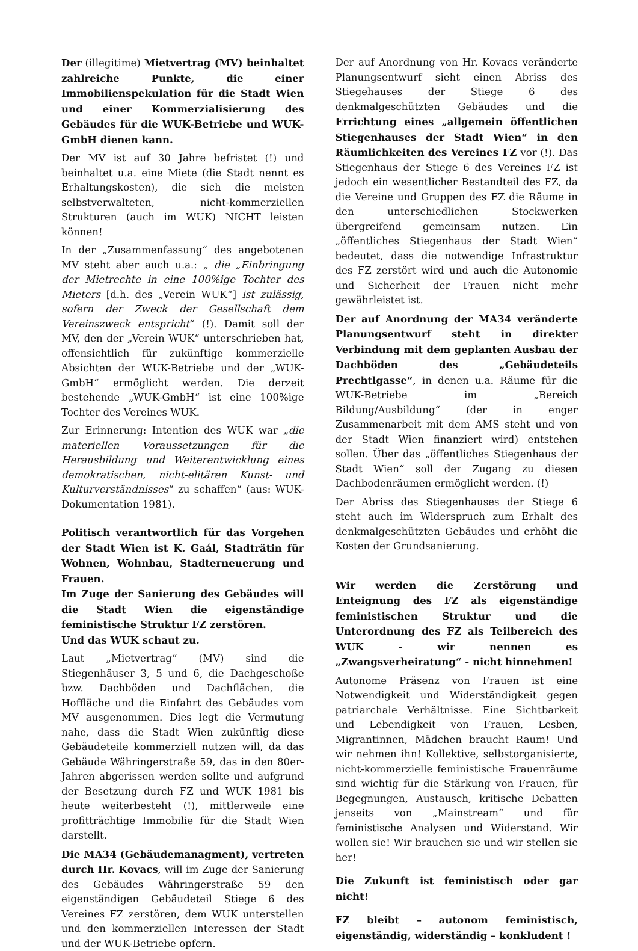Der (illegitime) Mietvertrag (MV) beinhaltet zahlreiche Punkte, die einer Immobilienspekulation für die Stadt Wien und einer Kommerzialisierung des Gebäudes für die WUK-Betriebe und WUK-GmbH dienen kann.
Der MV ist auf 30 Jahre befristet (!) und beinhaltet u.a. eine Miete (die Stadt nennt es Erhaltungskosten), die sich die meisten selbstverwalteten, nicht-kommerziellen Strukturen (auch im WUK) NICHT leisten können!
In der „Zusammenfassung“ des angebotenen MV steht aber auch u.a.: „ die „Einbringung der Mietrechte in eine 100%ige Tochter des Mieters [d.h. des „Verein WUK“] ist zulässig, sofern der Zweck der Gesellschaft dem Vereinszweck entspricht“ (!). Damit soll der MV, den der „Verein WUK“ unterschrieben hat, offensichtlich für zukünftige kommerzielle Absichten der WUK-Betriebe und der „WUK-GmbH“ ermöglicht werden. Die derzeit bestehende „WUK-GmbH“ ist eine 100%ige Tochter des Vereines WUK.
Zur Erinnerung: Intention des WUK war „die materiellen Voraussetzungen für die Herausbildung und Weiterentwicklung eines demokratischen, nicht-elitären Kunst- und Kulturverständnisses“ zu schaffen“ (aus: WUK-Dokumentation 1981).
Politisch verantwortlich für das Vorgehen der Stadt Wien ist K. Gaál, Stadträtin für Wohnen, Wohnbau, Stadterneuerung und Frauen.
Im Zuge der Sanierung des Gebäudes will die Stadt Wien die eigenständige feministische Struktur FZ zerstören.
Und das WUK schaut zu.
Laut „Mietvertrag“ (MV) sind die Stiegenhäuser 3, 5 und 6, die Dachgeschoße bzw. Dachböden und Dachflächen, die Hoffläche und die Einfahrt des Gebäudes vom MV ausgenommen. Dies legt die Vermutung nahe, dass die Stadt Wien zukünftig diese Gebäudeteile kommerziell nutzen will, da das Gebäude Währingerstraße 59, das in den 80er-Jahren abgerissen werden sollte und aufgrund der Besetzung durch FZ und WUK 1981 bis heute weiterbesteht (!), mittlerweile eine profitträchtige Immobilie für die Stadt Wien darstellt.
Die MA34 (Gebäudemanagment), vertreten durch Hr. Kovacs, will im Zuge der Sanierung des Gebäudes Währingerstraße 59 den eigenständigen Gebäudeteil Stiege 6 des Vereines FZ zerstören, dem WUK unterstellen und den kommerziellen Interessen der Stadt und der WUK-Betriebe opfern.
Der auf Anordnung von Hr. Kovacs veränderte Planungsentwurf sieht einen Abriss des Stiegehauses der Stiege 6 des denkmalgeschützten Gebäudes und die Errichtung eines „allgemein öffentlichen Stiegenhauses der Stadt Wien“ in den Räumlichkeiten des Vereines FZ vor (!). Das Stiegenhaus der Stiege 6 des Vereines FZ ist jedoch ein wesentlicher Bestandteil des FZ, da die Vereine und Gruppen des FZ die Räume in den unterschiedlichen Stockwerken übergreifend gemeinsam nutzen. Ein „öffentliches Stiegenhaus der Stadt Wien“ bedeutet, dass die notwendige Infrastruktur des FZ zerstört wird und auch die Autonomie und Sicherheit der Frauen nicht mehr gewährleistet ist.
Der auf Anordnung der MA34 veränderte Planungsentwurf steht in direkter Verbindung mit dem geplanten Ausbau der Dachböden des „Gebäudeteils Prechtlgasse“, in denen u.a. Räume für die WUK-Betriebe im „Bereich Bildung/Ausbildung“ (der in enger Zusammenarbeit mit dem AMS steht und von der Stadt Wien finanziert wird) entstehen sollen. Über das „öffentliches Stiegenhaus der Stadt Wien“ soll der Zugang zu diesen Dachbodenräumen ermöglicht werden. (!)
Der Abriss des Stiegenhauses der Stiege 6 steht auch im Widerspruch zum Erhalt des denkmalgeschützten Gebäudes und erhöht die Kosten der Grundsanierung.
Wir werden die Zerstörung und Enteignung des FZ als eigenständige feministischen Struktur und die Unterordnung des FZ als Teilbereich des WUK - wir nennen es „Zwangsverheiratung“ - nicht hinnehmen!
Autonome Präsenz von Frauen ist eine Notwendigkeit und Widerständigkeit gegen patriarchale Verhältnisse. Eine Sichtbarkeit und Lebendigkeit von Frauen, Lesben, Migrantinnen, Mädchen braucht Raum! Und wir nehmen ihn! Kollektive, selbstorganisierte, nicht-kommerzielle feministische Frauenräume sind wichtig für die Stärkung von Frauen, für Begegnungen, Austausch, kritische Debatten jenseits von „Mainstream“ und für feministische Analysen und Widerstand. Wir wollen sie! Wir brauchen sie und wir stellen sie her!
Die Zukunft ist feministisch oder gar nicht!
FZ bleibt – autonom feministisch, eigenständig, widerständig – konkludent !